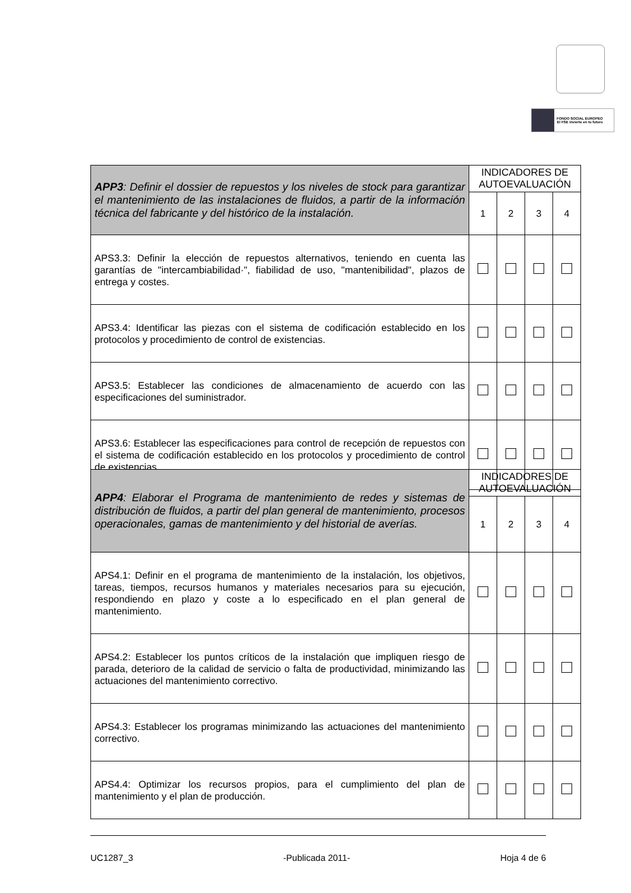FONDO SOCIAL EUROPEO
El FSE invierte en tu futuro
| APP3 : Definir el dossier de repuestos y los niveles de stock para garantizar el mantenimiento de las instalaciones de fluidos, a partir de la información técnica del fabricante y del histórico de la instalación. | INDICADORES DE AUTOEVALUACIÓN | | | |
| | 1 | 2 | 3 | 4 |
| APS3.3: Definir la elección de repuestos alternativos, teniendo en cuenta las garantías de "intercambiabilidad·", fiabilidad de uso, "mantenibilidad", plazos de entrega y costes. | | | | |
| APS3.4: Identificar las piezas con el sistema de codificación establecido en los protocolos y procedimiento de control de existencias. | | | | |
| APS3.5: Establecer las condiciones de almacenamiento de acuerdo con las especificaciones del suministrador. | | | | |
| APS3.6: Establecer las especificaciones para control de recepción de repuestos con el sistema de codificación establecido en los protocolos y procedimiento de control de existencias | | | | |
| APP4 : Elaborar el Programa de mantenimiento de redes y sistemas de distribución de fluidos, a partir del plan general de mantenimiento, procesos operacionales, gamas de mantenimiento y del historial de averías. | INDICADORES DE AUTOEVALUACIÓN | | | |
| | 1 | 2 | 3 | 4 |
| APS4.1: Definir en el programa de mantenimiento de la instalación, los objetivos, tareas, tiempos, recursos humanos y materiales necesarios para su ejecución, respondiendo en plazo y coste a lo especificado en el plan general de mantenimiento. | | | | |
| APS4.2: Establecer los puntos críticos de la instalación que impliquen riesgo de parada, deterioro de la calidad de servicio o falta de productividad, minimizando las actuaciones del mantenimiento correctivo. | | | | |
| APS4.3: Establecer los programas minimizando las actuaciones del mantenimiento correctivo. | | | | |
| APS4.4: Optimizar los recursos propios, para el cumplimiento del plan de mantenimiento y el plan de producción. | | | | |
UC1287_3 -Publicada 2011- Hoja 4 de 6